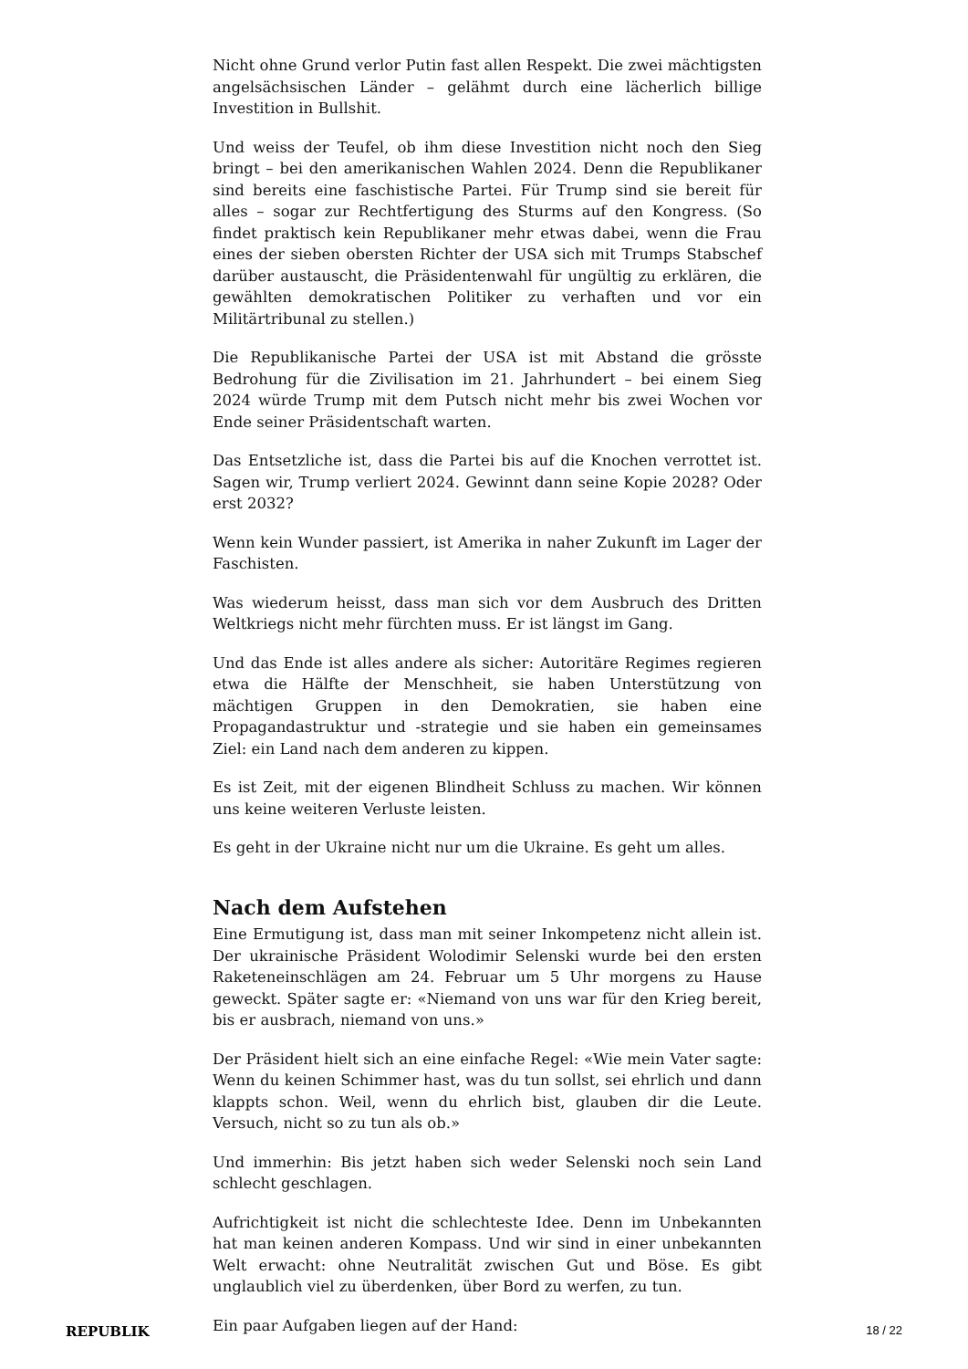Nicht ohne Grund verlor Putin fast allen Respekt. Die zwei mächtigsten angelsächsischen Länder – gelähmt durch eine lächerlich billige Investition in Bullshit.
Und weiss der Teufel, ob ihm diese Investition nicht noch den Sieg bringt – bei den amerikanischen Wahlen 2024. Denn die Republikaner sind bereits eine faschistische Partei. Für Trump sind sie bereit für alles – sogar zur Rechtfertigung des Sturms auf den Kongress. (So findet praktisch kein Republikaner mehr etwas dabei, wenn die Frau eines der sieben obersten Richter der USA sich mit Trumps Stabschef darüber austauscht, die Präsidentenwahl für ungültig zu erklären, die gewählten demokratischen Politiker zu verhaften und vor ein Militärtribunal zu stellen.)
Die Republikanische Partei der USA ist mit Abstand die grösste Bedrohung für die Zivilisation im 21. Jahrhundert – bei einem Sieg 2024 würde Trump mit dem Putsch nicht mehr bis zwei Wochen vor Ende seiner Präsidentschaft warten.
Das Entsetzliche ist, dass die Partei bis auf die Knochen verrottet ist. Sagen wir, Trump verliert 2024. Gewinnt dann seine Kopie 2028? Oder erst 2032?
Wenn kein Wunder passiert, ist Amerika in naher Zukunft im Lager der Faschisten.
Was wiederum heisst, dass man sich vor dem Ausbruch des Dritten Weltkriegs nicht mehr fürchten muss. Er ist längst im Gang.
Und das Ende ist alles andere als sicher: Autoritäre Regimes regieren etwa die Hälfte der Menschheit, sie haben Unterstützung von mächtigen Gruppen in den Demokratien, sie haben eine Propagandastruktur und -strategie und sie haben ein gemeinsames Ziel: ein Land nach dem anderen zu kippen.
Es ist Zeit, mit der eigenen Blindheit Schluss zu machen. Wir können uns keine weiteren Verluste leisten.
Es geht in der Ukraine nicht nur um die Ukraine. Es geht um alles.
Nach dem Aufstehen
Eine Ermutigung ist, dass man mit seiner Inkompetenz nicht allein ist. Der ukrainische Präsident Wolodimir Selenski wurde bei den ersten Raketeneinschlägen am 24. Februar um 5 Uhr morgens zu Hause geweckt. Später sagte er: «Niemand von uns war für den Krieg bereit, bis er ausbrach, niemand von uns.»
Der Präsident hielt sich an eine einfache Regel: «Wie mein Vater sagte: Wenn du keinen Schimmer hast, was du tun sollst, sei ehrlich und dann klappts schon. Weil, wenn du ehrlich bist, glauben dir die Leute. Versuch, nicht so zu tun als ob.»
Und immerhin: Bis jetzt haben sich weder Selenski noch sein Land schlecht geschlagen.
Aufrichtigkeit ist nicht die schlechteste Idee. Denn im Unbekannten hat man keinen anderen Kompass. Und wir sind in einer unbekannten Welt erwacht: ohne Neutralität zwischen Gut und Böse. Es gibt unglaublich viel zu überdenken, über Bord zu werfen, zu tun.
Ein paar Aufgaben liegen auf der Hand:
REPUBLIK 18 / 22